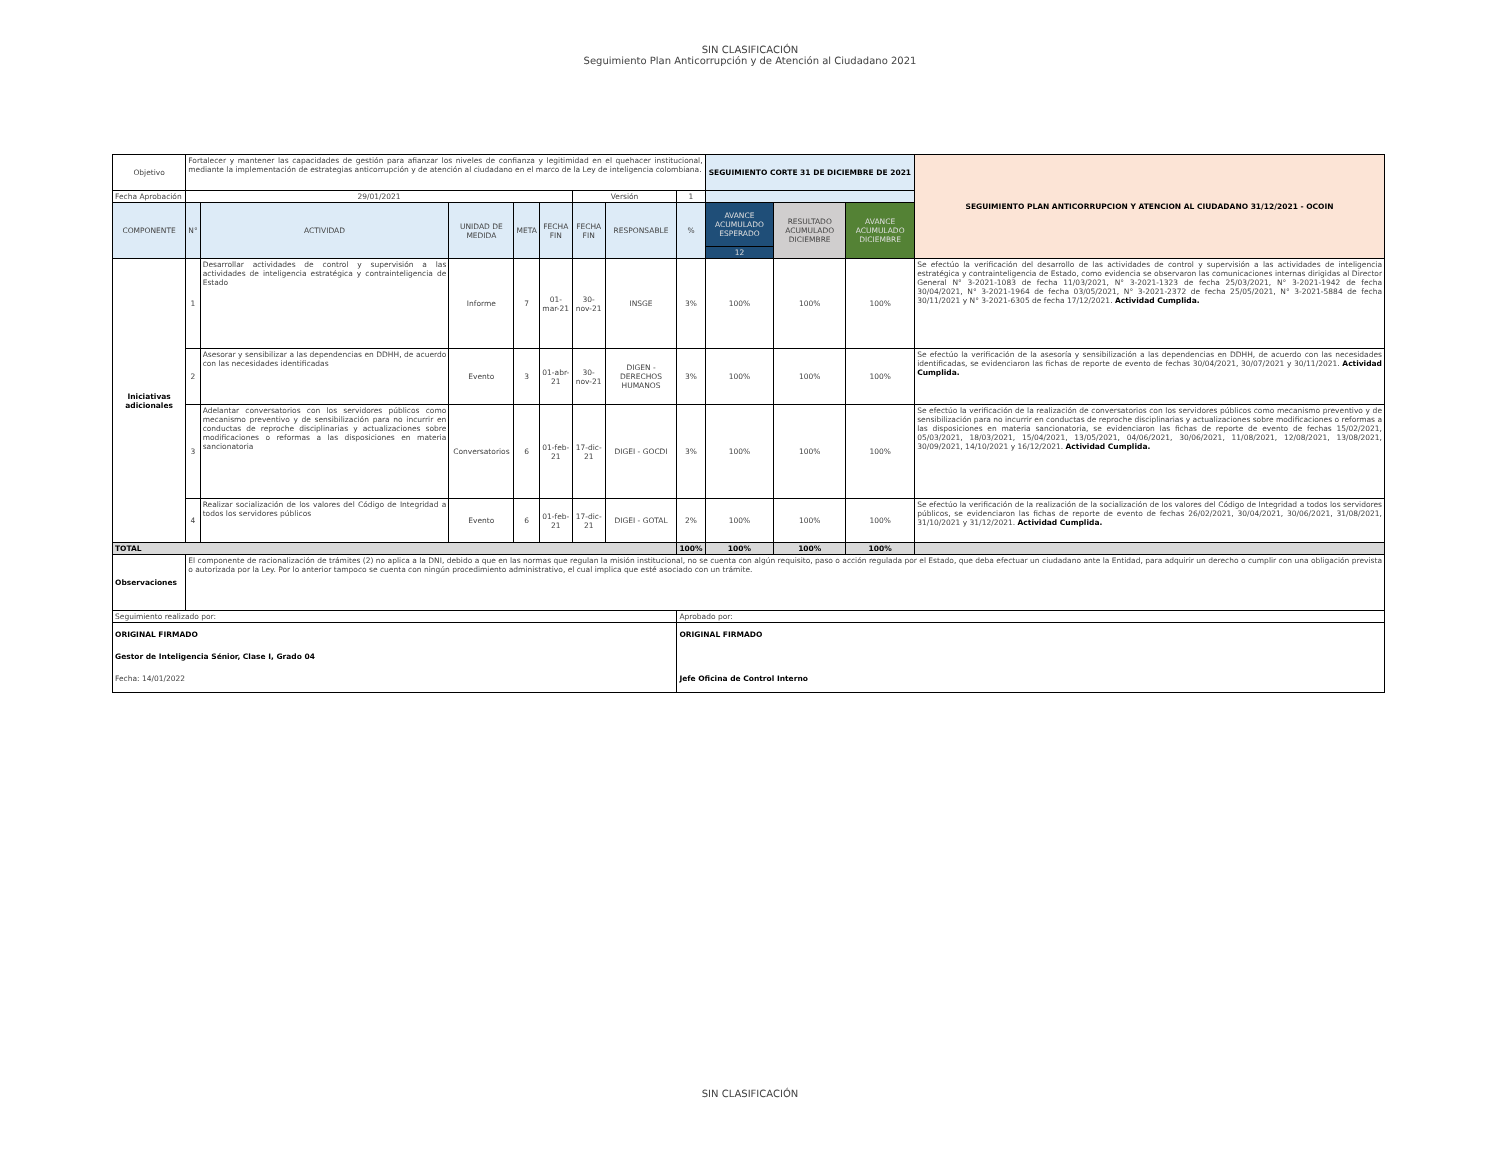SIN CLASIFICACIÓN
Seguimiento Plan Anticorrupción y de Atención al Ciudadano 2021
| Objetivo | Fortalecer y mantener las capacidades de gestión para afianzar los niveles de confianza y legitimidad en el quehacer institucional, mediante la implementación de estrategias anticorrupción y de atención al ciudadano en el marco de la Ley de inteligencia colombiana. | | | | | | | | SEGUIMIENTO CORTE 31 DE DICIEMBRE DE 2021 | | | SEGUIMIENTO PLAN ANTICORRUPCION Y ATENCION AL CIUDADANO 31/12/2021 - OCOIN |
| Fecha Aprobación | 29/01/2021 | | | | | Versión | | 1 | | | | |
| COMPONENTE | N° | ACTIVIDAD | UNIDAD DE MEDIDA | META | FECHA FIN | FECHA FIN | RESPONSABLE | % | AVANCE ACUMULADO ESPERADO | RESULTADO ACUMULADO DICIEMBRE | AVANCE ACUMULADO DICIEMBRE | |
| | | | | | | | | | 12 | | | |
| Iniciativas adicionales | 1 | Desarrollar actividades de control y supervisión a las actividades de inteligencia estratégica y contrainteligencia de Estado | Informe | 7 | 01-mar-21 | 30-nov-21 | INSGE | 3% | 100% | 100% | 100% | Se efectúo la verificación del desarrollo de las actividades de control y supervisión a las actividades de inteligencia estratégica y contrainteligencia de Estado, como evidencia se observaron las comunicaciones internas dirigidas al Director General N° 3-2021-1083 de fecha 11/03/2021, N° 3-2021-1323 de fecha 25/03/2021, N° 3-2021-1942 de fecha 30/04/2021, N° 3-2021-1964 de fecha 03/05/2021, N° 3-2021-2372 de fecha 25/05/2021, N° 3-2021-5884 de fecha 30/11/2021 y N° 3-2021-6305 de fecha 17/12/2021. Actividad Cumplida. |
| | 2 | Asesorar y sensibilizar a las dependencias en DDHH, de acuerdo con las necesidades identificadas | Evento | 3 | 01-abr-21 | 30-nov-21 | DIGEN - DERECHOS HUMANOS | 3% | 100% | 100% | 100% | Se efectúo la verificación de la asesoría y sensibilización a las dependencias en DDHH, de acuerdo con las necesidades identificadas, se evidenciaron las fichas de reporte de evento de fechas 30/04/2021, 30/07/2021 y 30/11/2021. Actividad Cumplida. |
| | 3 | Adelantar conversatorios con los servidores públicos como mecanismo preventivo y de sensibilización para no incurrir en conductas de reproche disciplinarias y actualizaciones sobre modificaciones o reformas a las disposiciones en materia sancionatoria | Conversatorios | 6 | 01-feb-21 | 17-dic-21 | DIGEI - GOCDI | 3% | 100% | 100% | 100% | Se efectúo la verificación de la realización de conversatorios con los servidores públicos como mecanismo preventivo y de sensibilización para no incurrir en conductas de reproche disciplinarias y actualizaciones sobre modificaciones o reformas a las disposiciones en materia sancionatoria, se evidenciaron las fichas de reporte de evento de fechas 15/02/2021, 05/03/2021, 18/03/2021, 15/04/2021, 13/05/2021, 04/06/2021, 30/06/2021, 11/08/2021, 12/08/2021, 13/08/2021, 30/09/2021, 14/10/2021 y 16/12/2021. Actividad Cumplida. |
| | 4 | Realizar socialización de los valores del Código de Integridad a todos los servidores públicos | Evento | 6 | 01-feb-21 | 17-dic-21 | DIGEI - GOTAL | 2% | 100% | 100% | 100% | Se efectúo la verificación de la realización de la socialización de los valores del Código de Integridad a todos los servidores públicos, se evidenciaron las fichas de reporte de evento de fechas 26/02/2021, 30/04/2021, 30/06/2021, 31/08/2021, 31/10/2021 y 31/12/2021. Actividad Cumplida. |
| TOTAL | | | | | | | | 100% | 100% | 100% | 100% | |
| Observaciones | El componente de racionalización de trámites (2) no aplica a la DNI, debido a que en las normas que regulan la misión institucional, no se cuenta con algún requisito, paso o acción regulada por el Estado, que deba efectuar un ciudadano ante la Entidad, para adquirir un derecho o cumplir con una obligación prevista o autorizada por la Ley. Por lo anterior tampoco se cuenta con ningún procedimiento administrativo, el cual implica que esté asociado con un trámite. | | | | | | | | | | | |
| Seguimiento realizado por: | | | | | | | | Aprobado por: | | | | |
| ORIGINAL FIRMADO Gestor de Inteligencia Sénior, Clase I, Grado 04 Fecha: 14/01/2022 | | | | | | | | ORIGINAL FIRMADO Jefe Oficina de Control Interno | | | | |
SIN CLASIFICACIÓN